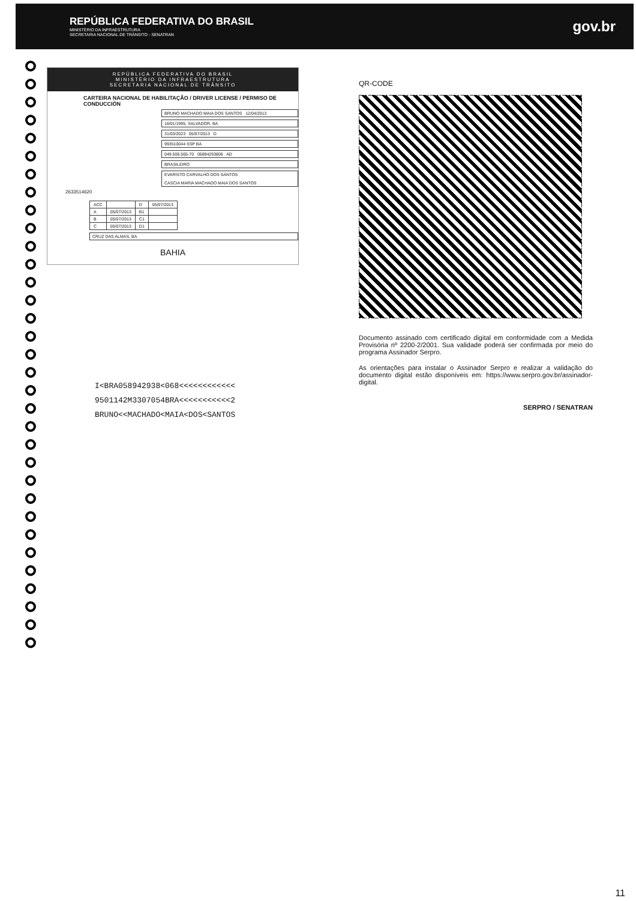REPÚBLICA FEDERATIVA DO BRASIL
MINISTÉRIO DA INFRAESTRUTURA
SECRETARIA NACIONAL DE TRÂNSITO - SENATRAN
gov.br
REPÚBLICA FEDERATIVA DO BRASIL
MINISTÉRIO DA INFRAESTRUTURA
SECRETARIA NACIONAL DE TRÂNSITO
CARTEIRA NACIONAL DE HABILITAÇÃO / DRIVER LICENSE / PERMISO DE CONDUCCIÓN
BRUNO MACHADO MAIA DOS SANTOS 12/04/2013
16/01/1995, SALVADOR, BA
31/03/2023 05/07/2013 D
993510044 SSP BA
049.506.565-70 05894293806 AD
BRASILEIRO
EVARISTO CARVALHO DOS SANTOS
CASCIA MARIA MACHADO MAIA DOS SANTOS
2633514620
| ACC | | D | 05/07/2013 |
| A | 05/07/2013 | B1 | |
| B | 05/07/2013 | C1 | |
| C | 05/07/2013 | D1 | |
CRUZ DAS ALMAS, BA
BAHIA
I<BRA058942938<068<<<<<<<<<<<<
9501142M3307054BRA<<<<<<<<<<<2
BRUNO<<MACHADO<MAIA<DOS<SANTOS
QR-CODE
Documento assinado com certificado digital em conformidade com a Medida Provisória nº 2200-2/2001. Sua validade poderá ser confirmada por meio do programa Assinador Serpro.
As orientações para instalar o Assinador Serpro e realizar a validação do documento digital estão disponíveis em: https://www.serpro.gov.br/assinador-digital.
SERPRO / SENATRAN
11